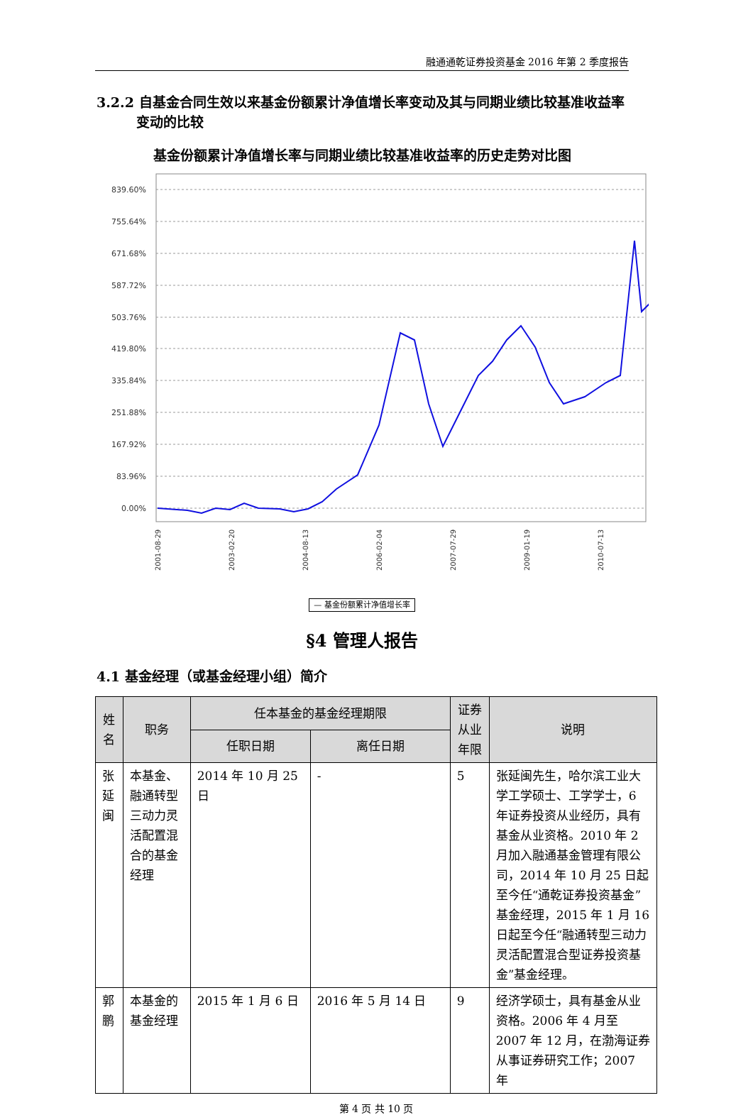融通通乾证券投资基金 2016 年第 2 季度报告
3.2.2 自基金合同生效以来基金份额累计净值增长率变动及其与同期业绩比较基准收益率变动的比较
基金份额累计净值增长率与同期业绩比较基准收益率的历史走势对比图
839.60%
755.64%
671.68%
587.72%
503.76%
419.80%
335.84%
251.88%
167.92%
83.96%
0.00%
2001-08-29
2003-02-20
2004-08-13
2006-02-04
2007-07-29
2009-01-19
2010-07-13
— 基金份额累计净值增长率
§4 管理人报告
4.1 基金经理（或基金经理小组）简介
| 姓名 | 职务 | 任本基金的基金经理期限 | | 证券从业年限 | 说明 |
| --- | --- | --- | --- | --- | --- |
| | | 任职日期 | 离任日期 | | |
| 张延闽 | 本基金、融通转型三动力灵活配置混合的基金经理 | 2014 年 10 月 25 日 | - | 5 | 张延闽先生，哈尔滨工业大学工学硕士、工学学士，6 年证券投资从业经历，具有基金从业资格。2010 年 2 月加入融通基金管理有限公司，2014 年 10 月 25 日起至今任“通乾证券投资基金”基金经理，2015 年 1 月 16 日起至今任“融通转型三动力灵活配置混合型证券投资基金”基金经理。 |
| 郭鹏 | 本基金的基金经理 | 2015 年 1 月 6 日 | 2016 年 5 月 14 日 | 9 | 经济学硕士，具有基金从业资格。2006 年 4 月至 2007 年 12 月，在渤海证券从事证券研究工作；2007 年 |
第 4 页 共 10 页